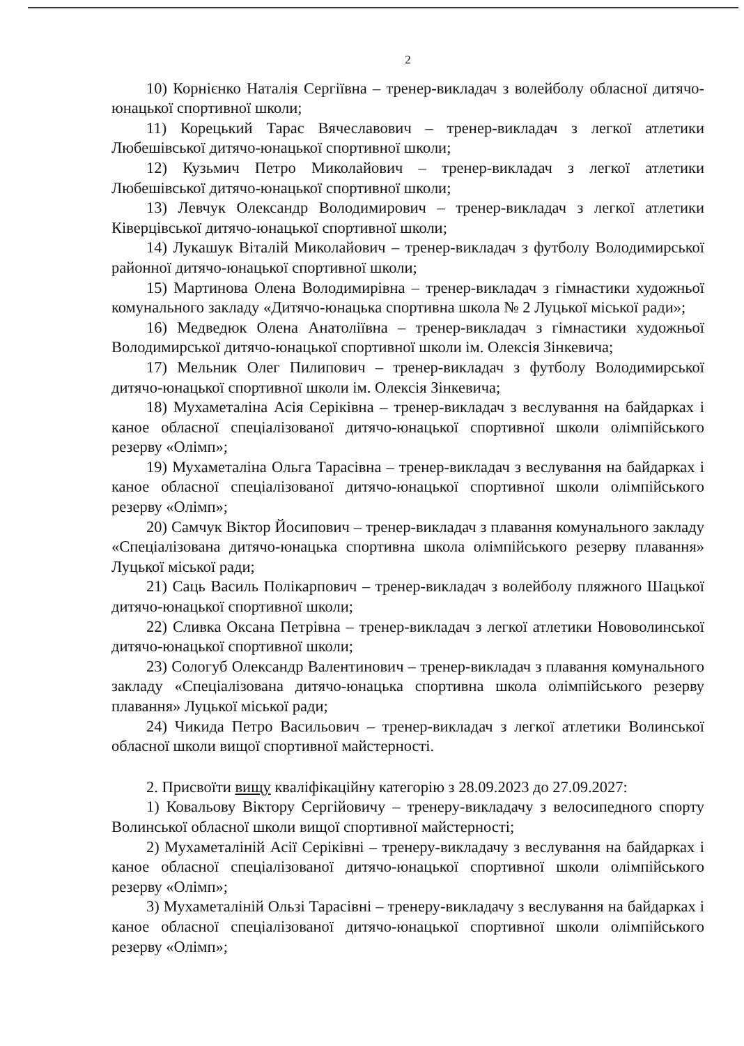2
10) Корнієнко Наталія Сергіївна – тренер-викладач з волейболу обласної дитячо-юнацької спортивної школи;
11) Корецький Тарас Вячеславович – тренер-викладач з легкої атлетики Любешівської дитячо-юнацької спортивної школи;
12) Кузьмич Петро Миколайович – тренер-викладач з легкої атлетики Любешівської дитячо-юнацької спортивної школи;
13) Левчук Олександр Володимирович – тренер-викладач з легкої атлетики Ківерцівської дитячо-юнацької спортивної школи;
14) Лукашук Віталій Миколайович – тренер-викладач з футболу Володимирської районної дитячо-юнацької спортивної школи;
15) Мартинова Олена Володимирівна – тренер-викладач з гімнастики художньої комунального закладу «Дитячо-юнацька спортивна школа № 2 Луцької міської ради»;
16) Медведюк Олена Анатоліївна – тренер-викладач з гімнастики художньої Володимирської дитячо-юнацької спортивної школи ім. Олексія Зінкевича;
17) Мельник Олег Пилипович – тренер-викладач з футболу Володимирської дитячо-юнацької спортивної школи ім. Олексія Зінкевича;
18) Мухаметаліна Асія Серіківна – тренер-викладач з веслування на байдарках і каное обласної спеціалізованої дитячо-юнацької спортивної школи олімпійського резерву «Олімп»;
19) Мухаметаліна Ольга Тарасівна – тренер-викладач з веслування на байдарках і каное обласної спеціалізованої дитячо-юнацької спортивної школи олімпійського резерву «Олімп»;
20) Самчук Віктор Йосипович – тренер-викладач з плавання комунального закладу «Спеціалізована дитячо-юнацька спортивна школа олімпійського резерву плавання» Луцької міської ради;
21) Саць Василь Полікарпович – тренер-викладач з волейболу пляжного Шацької дитячо-юнацької спортивної школи;
22) Сливка Оксана Петрівна – тренер-викладач з легкої атлетики Нововолинської дитячо-юнацької спортивної школи;
23) Сологуб Олександр Валентинович – тренер-викладач з плавання комунального закладу «Спеціалізована дитячо-юнацька спортивна школа олімпійського резерву плавання» Луцької міської ради;
24) Чикида Петро Васильович – тренер-викладач з легкої атлетики Волинської обласної школи вищої спортивної майстерності.
2. Присвоїти вищу кваліфікаційну категорію з 28.09.2023 до 27.09.2027:
1) Ковальову Віктору Сергійовичу – тренеру-викладачу з велосипедного спорту Волинської обласної школи вищої спортивної майстерності;
2) Мухаметаліній Асії Серіківні – тренеру-викладачу з веслування на байдарках і каное обласної спеціалізованої дитячо-юнацької спортивної школи олімпійського резерву «Олімп»;
3) Мухаметаліній Ользі Тарасівні – тренеру-викладачу з веслування на байдарках і каное обласної спеціалізованої дитячо-юнацької спортивної школи олімпійського резерву «Олімп»;